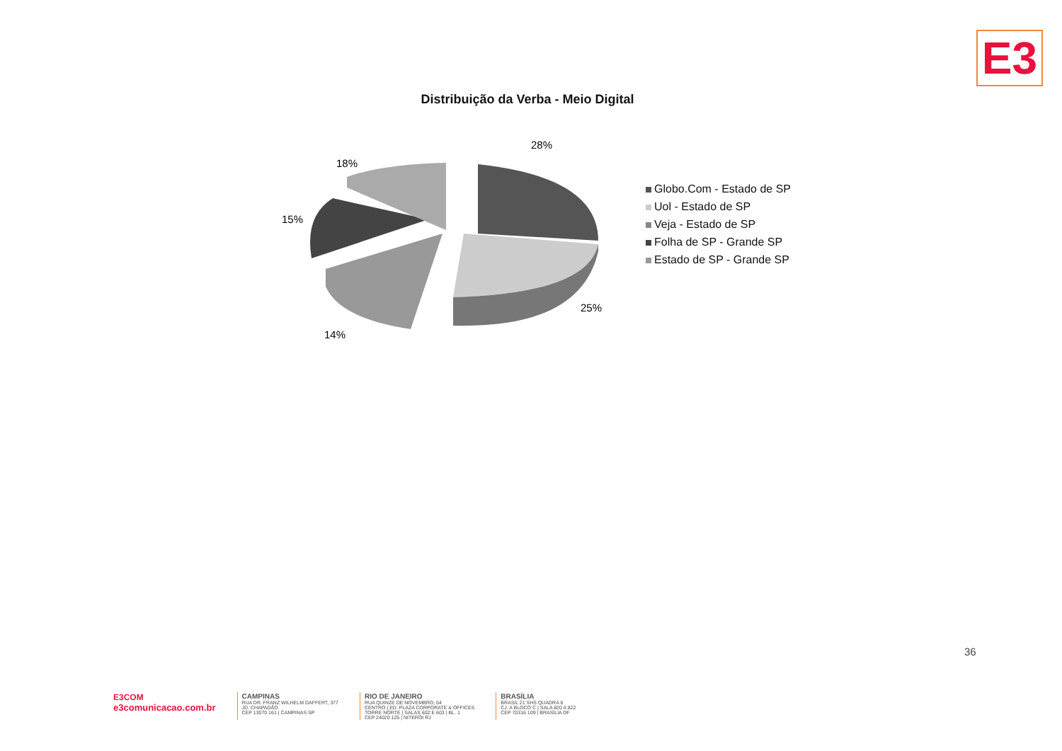E3
Distribuição da Verba - Meio Digital
28%
18%
15%
25%
14%
Globo.Com - Estado de SP
Uol - Estado de SP
Veja - Estado de SP
Folha de SP - Grande SP
Estado de SP - Grande SP
36
E3COM
e3comunicacao.com.br
CAMPINAS
RUA DR. FRANZ WILHELM DAFFERT, 377
JD. CHAPADÃO
CEP 13070 161 | CAMPINAS SP
RIO DE JANEIRO
RUA QUINZE DE NOVEMBRO, 04
CENTRO | ED. PLAZA CORPORATE & OFFICES
TORRE NORTE | SALAS 602 E 603 | BL. 1
CEP 24020 125 | NITERÓI RJ
BRASÍLIA
BRASIL 21 SHS QUADRA 6
CJ. A BLOCO C | SALA 820 A 822
CEP 70316 109 | BRASÍLIA DF